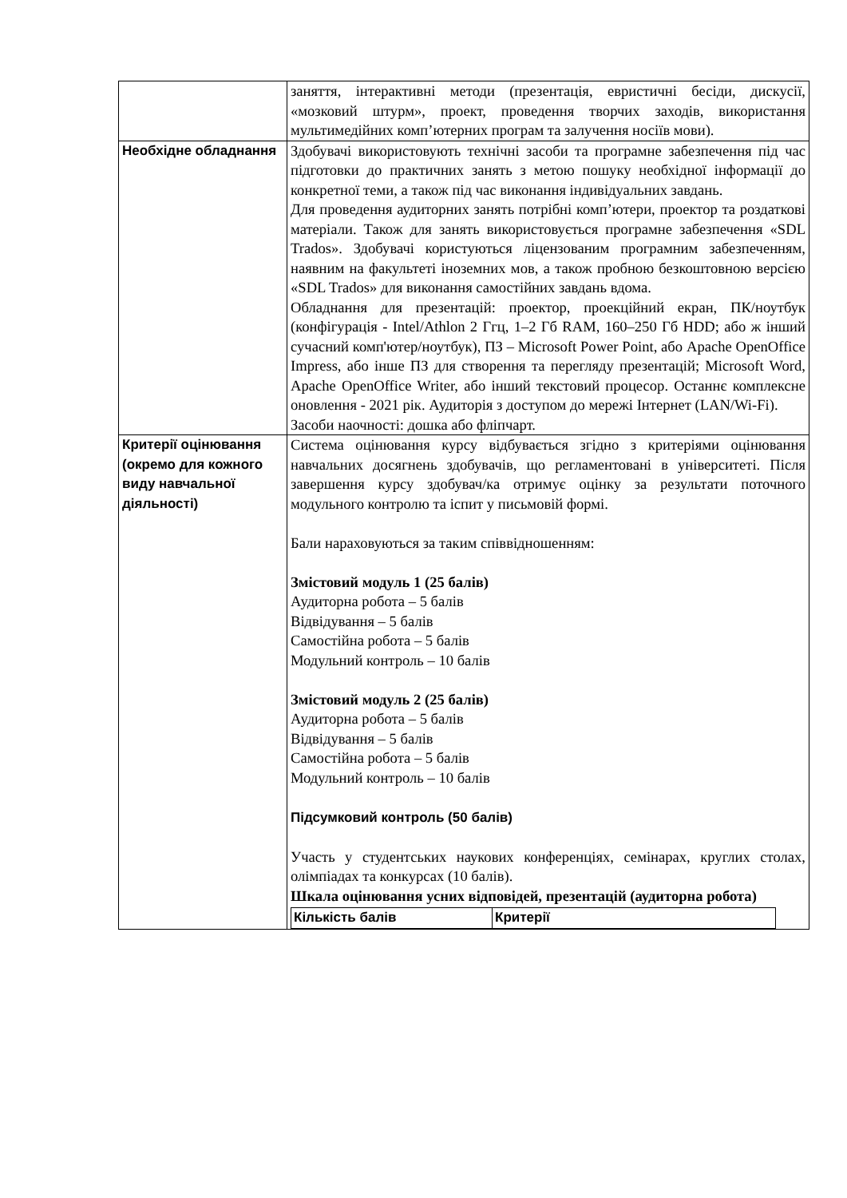| | заняття, інтерактивні методи (презентація, евристичні бесіди, дискусії, «мозковий штурм», проект, проведення творчих заходів, використання мультимедійних комп’ютерних програм та залучення носіїв мови). |
| Необхідне обладнання | Здобувачі використовують технічні засоби та програмне забезпечення під час підготовки до практичних занять з метою пошуку необхідної інформації до конкретної теми, а також під час виконання індивідуальних завдань. Для проведення аудиторних занять потрібні комп’ютери, проектор та роздаткові матеріали. Також для занять використовується програмне забезпечення «SDL Trados». Здобувачі користуються ліцензованим програмним забезпеченням, наявним на факультеті іноземних мов, а також пробною безкоштовною версією «SDL Trados» для виконання самостійних завдань вдома. Обладнання для презентацій: проектор, проекційний екран, ПК/ноутбук (конфігурація - Intel/Athlon 2 Ггц, 1–2 Гб RAM, 160–250 Гб HDD; або ж інший сучасний комп'ютер/ноутбук), ПЗ – Microsoft Power Point, або Apache OpenOffice Impress, або інше ПЗ для створення та перегляду презентацій; Microsoft Word, Apache OpenOffice Writer, або інший текстовий процесор. Останнє комплексне оновлення - 2021 рік. Аудиторія з доступом до мережі Інтернет (LAN/Wi-Fi). Засоби наочності: дошка або фліпчарт. |
| Критерії оцінювання (окремо для кожного виду навчальної діяльності) | Система оцінювання курсу відбувається згідно з критеріями оцінювання навчальних досягнень здобувачів, що регламентовані в університеті. Після завершення курсу здобувач/ка отримує оцінку за результати поточного модульного контролю та іспит у письмовій формі. Бали нараховуються за таким співвідношенням: Змістовий модуль 1 (25 балів) Аудиторна робота – 5 балів Відвідування – 5 балів Самостійна робота – 5 балів Модульний контроль – 10 балів Змістовий модуль 2 (25 балів) Аудиторна робота – 5 балів Відвідування – 5 балів Самостійна робота – 5 балів Модульний контроль – 10 балів Підсумковий контроль (50 балів) Участь у студентських наукових конференціях, семінарах, круглих столах, олімпіадах та конкурсах (10 балів). Шкала оцінювання усних відповідей, презентацій (аудиторна робота) / Кількість балів / Критерії / |